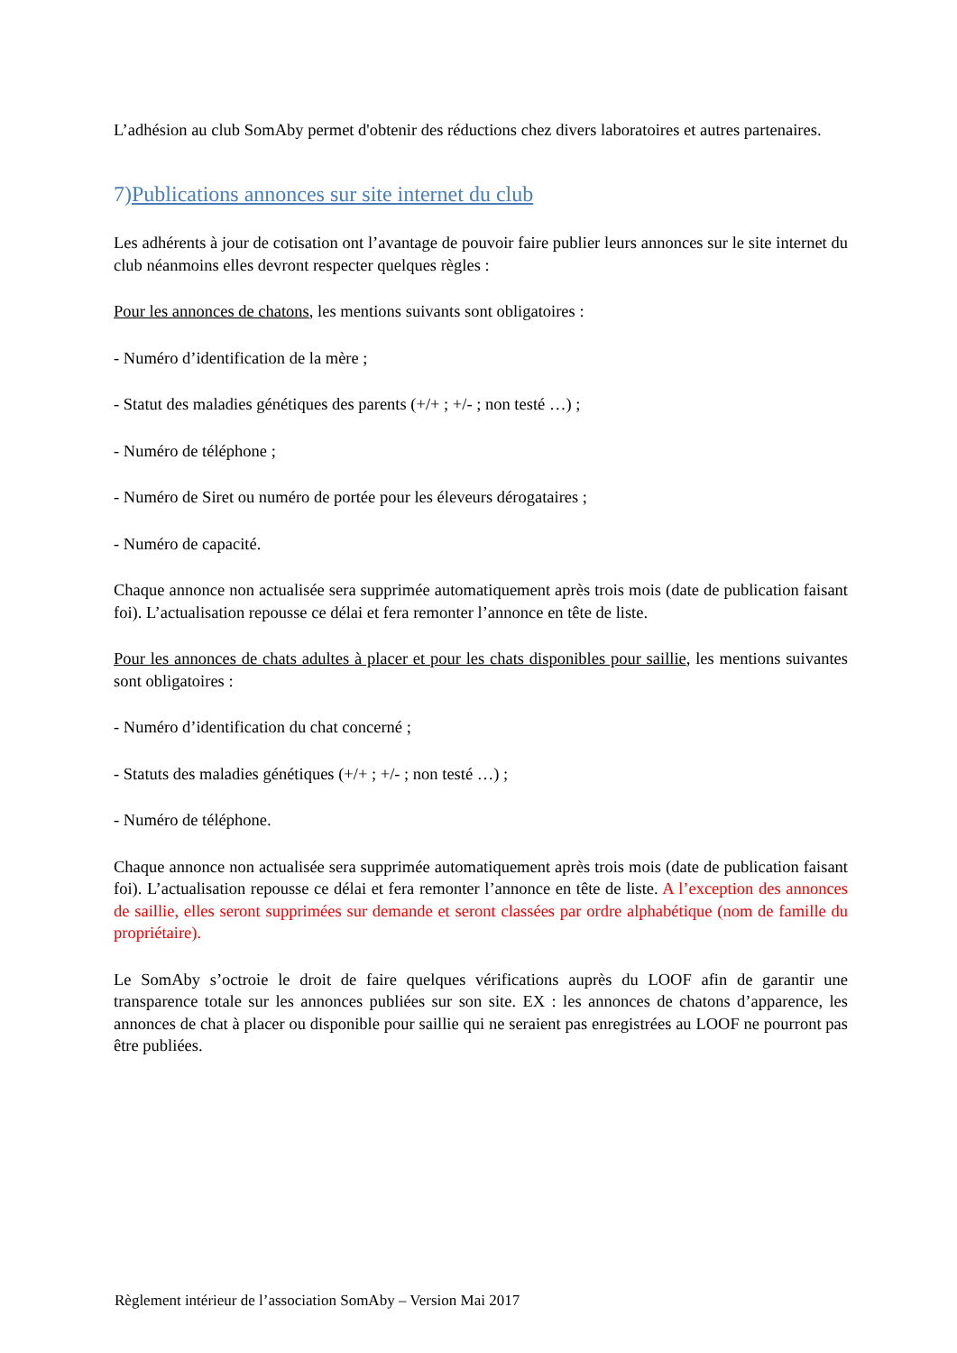L’adhésion au club SomAby permet d'obtenir des réductions chez divers laboratoires et autres partenaires.
7)Publications annonces sur site internet du club
Les adhérents à jour de cotisation ont l’avantage de pouvoir faire publier leurs annonces sur le site internet du club néanmoins elles devront respecter quelques règles :
Pour les annonces de chatons, les mentions suivants sont obligatoires :
- Numéro d’identification de la mère ;
- Statut des maladies génétiques des parents (+/+ ; +/- ; non testé …) ;
- Numéro de téléphone ;
- Numéro de Siret ou numéro de portée pour les éleveurs dérogataires ;
- Numéro de capacité.
Chaque annonce non actualisée sera supprimée automatiquement après trois mois (date de publication faisant foi). L’actualisation repousse ce délai et fera remonter l’annonce en tête de liste.
Pour les annonces de chats adultes à placer et pour les chats disponibles pour saillie, les mentions suivantes sont obligatoires :
- Numéro d’identification du chat concerné ;
- Statuts des maladies génétiques (+/+ ; +/- ; non testé …) ;
- Numéro de téléphone.
Chaque annonce non actualisée sera supprimée automatiquement après trois mois (date de publication faisant foi). L’actualisation repousse ce délai et fera remonter l’annonce en tête de liste. A l’exception des annonces de saillie, elles seront supprimées sur demande et seront classées par ordre alphabétique (nom de famille du propriétaire).
Le SomAby s’octroie le droit de faire quelques vérifications auprès du LOOF afin de garantir une transparence totale sur les annonces publiées sur son site. EX : les annonces de chatons d’apparence, les annonces de chat à placer ou disponible pour saillie qui ne seraient pas enregistrées au LOOF ne pourront pas être publiées.
Règlement intérieur de l’association SomAby – Version Mai 2017